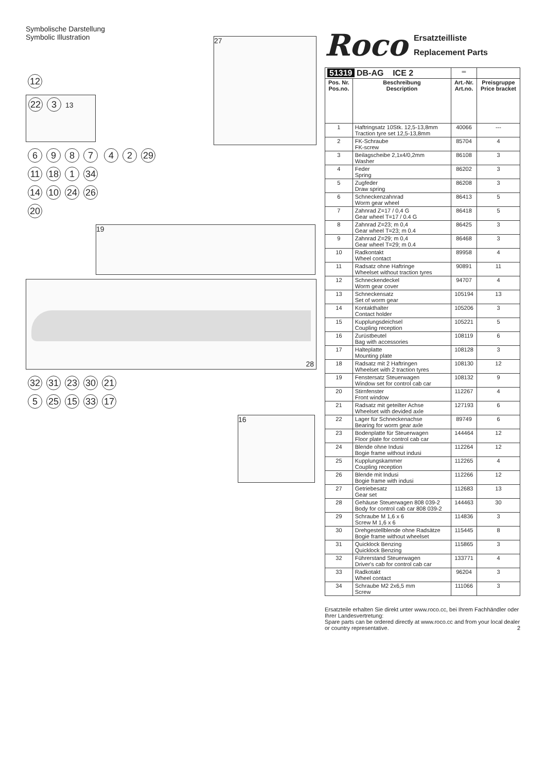Symbolische Darstellung
Symbolic Illustration
12
22 3 13
6987 42 29
27
11 18 1 34
14 10 24 26
20
19
28
32 31 23 30 21
5 25 15 33 17
16
Roco Ersatzteilliste
Replacement Parts
| 51319 DB-AG ICE 2 | | ═ | |
| --- | --- | --- | --- |
| Pos. Nr. Pos.no. | Beschreibung Description | Art.-Nr. Art.no. | Preisgruppe Price bracket |
| 1 | Haftringsatz 10Stk. 12,5-13,8mm Traction tyre set 12,5-13,8mm | 40066 | --- |
| 2 | FK-Schraube FK-screw | 85704 | 4 |
| 3 | Beilagscheibe 2,1x4/0,2mm Washer | 86108 | 3 |
| 4 | Feder Spring | 86202 | 3 |
| 5 | Zugfeder Draw spring | 86208 | 3 |
| 6 | Schneckenzahnrad Worm gear wheel | 86413 | 5 |
| 7 | Zahnrad Z=17 / 0,4 G Gear wheel T=17 / 0.4 G | 86418 | 5 |
| 8 | Zahnrad Z=23; m 0,4 Gear wheel T=23; m 0.4 | 86425 | 3 |
| 9 | Zahnrad Z=29; m 0,4 Gear wheel T=29; m 0.4 | 86468 | 3 |
| 10 | Radkontakt Wheel contact | 89958 | 4 |
| 11 | Radsatz ohne Haftringe Wheelset without traction tyres | 90891 | 11 |
| 12 | Schneckendeckel Worm gear cover | 94707 | 4 |
| 13 | Schneckensatz Set of worm gear | 105194 | 13 |
| 14 | Kontakthalter Contact holder | 105206 | 3 |
| 15 | Kupplungsdeichsel Coupling reception | 105221 | 5 |
| 16 | Zurüstbeutel Bag with accessories | 108119 | 6 |
| 17 | Halteplatte Mounting plate | 108128 | 3 |
| 18 | Radsatz mit 2 Haftringen Wheelset with 2 traction tyres | 108130 | 12 |
| 19 | Fenstersatz Steuerwagen Window set for control cab car | 108132 | 9 |
| 20 | Stirnfenster Front window | 112267 | 4 |
| 21 | Radsatz mit geteilter Achse Wheelset with devided axle | 127193 | 6 |
| 22 | Lager für Schneckenachse Bearing for worm gear axle | 89749 | 6 |
| 23 | Bodenplatte für Steuerwagen Floor plate for control cab car | 144464 | 12 |
| 24 | Blende ohne Indusi Bogie frame without indusi | 112264 | 12 |
| 25 | Kupplungskammer Coupling reception | 112265 | 4 |
| 26 | Blende mit Indusi Bogie frame with indusi | 112266 | 12 |
| 27 | Getriebesatz Gear set | 112683 | 13 |
| 28 | Gehäuse Steuerwagen 808 039-2 Body for control cab car 808 039-2 | 144463 | 30 |
| 29 | Schraube M 1,6 x 6 Screw M 1,6 x 6 | 114836 | 3 |
| 30 | Drehgestellblende ohne Radsätze Bogie frame without wheelset | 115445 | 8 |
| 31 | Quicklock Benzing Quicklock Benzing | 115865 | 3 |
| 32 | Führerstand Steuerwagen Driver's cab for control cab car | 133771 | 4 |
| 33 | Radkotakt Wheel contact | 96204 | 3 |
| 34 | Schraube M2 2x6,5 mm Screw | 111066 | 3 |
Ersatzteile erhalten Sie direkt unter www.roco.cc, bei Ihrem Fachhändler oder Ihrer Landesvertretung:
Spare parts can be ordered directly at www.roco.cc and from your local dealer or country representative. 2